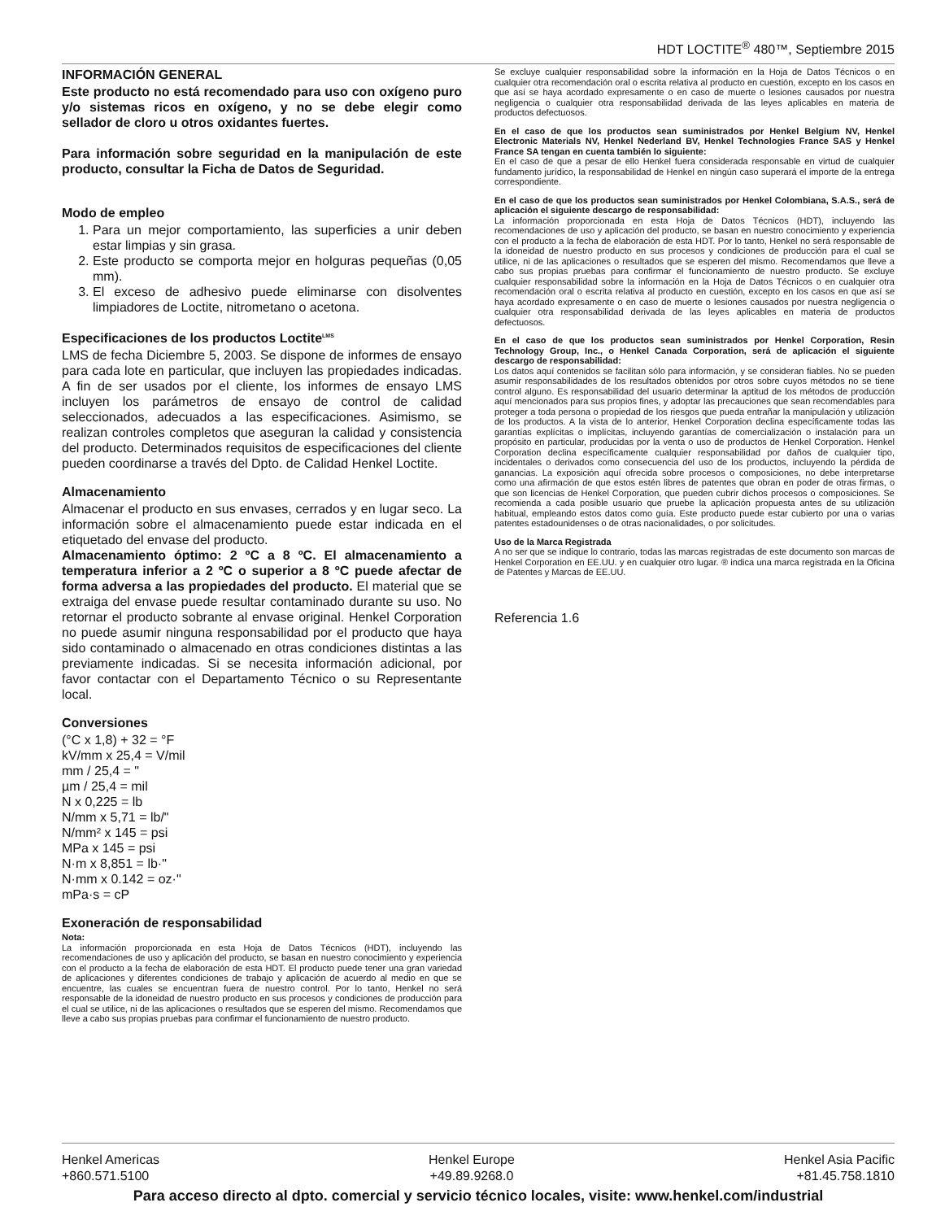HDT LOCTITE<sup>®</sup> 480™, Septiembre 2015
INFORMACIÓN GENERAL
Este producto no está recomendado para uso con oxígeno puro y/o sistemas ricos en oxígeno, y no se debe elegir como sellador de cloro u otros oxidantes fuertes.
Para información sobre seguridad en la manipulación de este producto, consultar la Ficha de Datos de Seguridad.
Modo de empleo
1. Para un mejor comportamiento, las superficies a unir deben estar limpias y sin grasa.
2. Este producto se comporta mejor en holguras pequeñas (0,05 mm).
3. El exceso de adhesivo puede eliminarse con disolventes limpiadores de Loctite, nitrometano o acetona.
Especificaciones de los productos Loctite<sup>LMS</sup>
LMS de fecha Diciembre 5, 2003. Se dispone de informes de ensayo para cada lote en particular, que incluyen las propiedades indicadas. A fin de ser usados por el cliente, los informes de ensayo LMS incluyen los parámetros de ensayo de control de calidad seleccionados, adecuados a las especificaciones. Asimismo, se realizan controles completos que aseguran la calidad y consistencia del producto. Determinados requisitos de especificaciones del cliente pueden coordinarse a través del Dpto. de Calidad Henkel Loctite.
Almacenamiento
Almacenar el producto en sus envases, cerrados y en lugar seco. La información sobre el almacenamiento puede estar indicada en el etiquetado del envase del producto.
Almacenamiento óptimo: 2 ºC a 8 ºC. El almacenamiento a temperatura inferior a 2 ºC o superior a 8 ºC puede afectar de forma adversa a las propiedades del producto. El material que se extraiga del envase puede resultar contaminado durante su uso. No retornar el producto sobrante al envase original. Henkel Corporation no puede asumir ninguna responsabilidad por el producto que haya sido contaminado o almacenado en otras condiciones distintas a las previamente indicadas. Si se necesita información adicional, por favor contactar con el Departamento Técnico o su Representante local.
Conversiones
(°C x 1,8) + 32 = °F
kV/mm x 25,4 = V/mil
mm / 25,4 = "
µm / 25,4 = mil
N x 0,225 = lb
N/mm x 5,71 = lb/"
N/mm² x 145 = psi
MPa x 145 = psi
N·m x 8,851 = lb·"
N·mm x 0.142 = oz·"
mPa·s = cP
Exoneración de responsabilidad
Nota:
La información proporcionada en esta Hoja de Datos Técnicos (HDT), incluyendo las recomendaciones de uso y aplicación del producto, se basan en nuestro conocimiento y experiencia con el producto a la fecha de elaboración de esta HDT. El producto puede tener una gran variedad de aplicaciones y diferentes condiciones de trabajo y aplicación de acuerdo al medio en que se encuentre, las cuales se encuentran fuera de nuestro control. Por lo tanto, Henkel no será responsable de la idoneidad de nuestro producto en sus procesos y condiciones de producción para el cual se utilice, ni de las aplicaciones o resultados que se esperen del mismo. Recomendamos que lleve a cabo sus propias pruebas para confirmar el funcionamiento de nuestro producto.
Se excluye cualquier responsabilidad sobre la información en la Hoja de Datos Técnicos o en cualquier otra recomendación oral o escrita relativa al producto en cuestión, excepto en los casos en que así se haya acordado expresamente o en caso de muerte o lesiones causados por nuestra negligencia o cualquier otra responsabilidad derivada de las leyes aplicables en materia de productos defectuosos.
En el caso de que los productos sean suministrados por Henkel Belgium NV, Henkel Electronic Materials NV, Henkel Nederland BV, Henkel Technologies France SAS y Henkel France SA tengan en cuenta también lo siguiente:
En el caso de que a pesar de ello Henkel fuera considerada responsable en virtud de cualquier fundamento jurídico, la responsabilidad de Henkel en ningún caso superará el importe de la entrega correspondiente.
En el caso de que los productos sean suministrados por Henkel Colombiana, S.A.S., será de aplicación el siguiente descargo de responsabilidad:
La información proporcionada en esta Hoja de Datos Técnicos (HDT), incluyendo las recomendaciones de uso y aplicación del producto, se basan en nuestro conocimiento y experiencia con el producto a la fecha de elaboración de esta HDT. Por lo tanto, Henkel no será responsable de la idoneidad de nuestro producto en sus procesos y condiciones de producción para el cual se utilice, ni de las aplicaciones o resultados que se esperen del mismo. Recomendamos que lleve a cabo sus propias pruebas para confirmar el funcionamiento de nuestro producto. Se excluye cualquier responsabilidad sobre la información en la Hoja de Datos Técnicos o en cualquier otra recomendación oral o escrita relativa al producto en cuestión, excepto en los casos en que así se haya acordado expresamente o en caso de muerte o lesiones causados por nuestra negligencia o cualquier otra responsabilidad derivada de las leyes aplicables en materia de productos defectuosos.
En el caso de que los productos sean suministrados por Henkel Corporation, Resin Technology Group, Inc., o Henkel Canada Corporation, será de aplicación el siguiente descargo de responsabilidad:
Los datos aquí contenidos se facilitan sólo para información, y se consideran fiables. No se pueden asumir responsabilidades de los resultados obtenidos por otros sobre cuyos métodos no se tiene control alguno. Es responsabilidad del usuario determinar la aptitud de los métodos de producción aquí mencionados para sus propios fines, y adoptar las precauciones que sean recomendables para proteger a toda persona o propiedad de los riesgos que pueda entrañar la manipulación y utilización de los productos. A la vista de lo anterior, Henkel Corporation declina específicamente todas las garantías explícitas o implícitas, incluyendo garantías de comercialización o instalación para un propósito en particular, producidas por la venta o uso de productos de Henkel Corporation. Henkel Corporation declina específicamente cualquier responsabilidad por daños de cualquier tipo, incidentales o derivados como consecuencia del uso de los productos, incluyendo la pérdida de ganancias. La exposición aquí ofrecida sobre procesos o composiciones, no debe interpretarse como una afirmación de que estos estén libres de patentes que obran en poder de otras firmas, o que son licencias de Henkel Corporation, que pueden cubrir dichos procesos o composiciones. Se recomienda a cada posible usuario que pruebe la aplicación propuesta antes de su utilización habitual, empleando estos datos como guía. Este producto puede estar cubierto por una o varias patentes estadounidenses o de otras nacionalidades, o por solicitudes.
Uso de la Marca Registrada
A no ser que se indique lo contrario, todas las marcas registradas de este documento son marcas de Henkel Corporation en EE.UU. y en cualquier otro lugar. ® indica una marca registrada en la Oficina de Patentes y Marcas de EE.UU.
Referencia 1.6
Henkel Americas
+860.571.5100 Henkel Europe
+49.89.9268.0 Henkel Asia Pacific
+81.45.758.1810
Para acceso directo al dpto. comercial y servicio técnico locales, visite: www.henkel.com/industrial